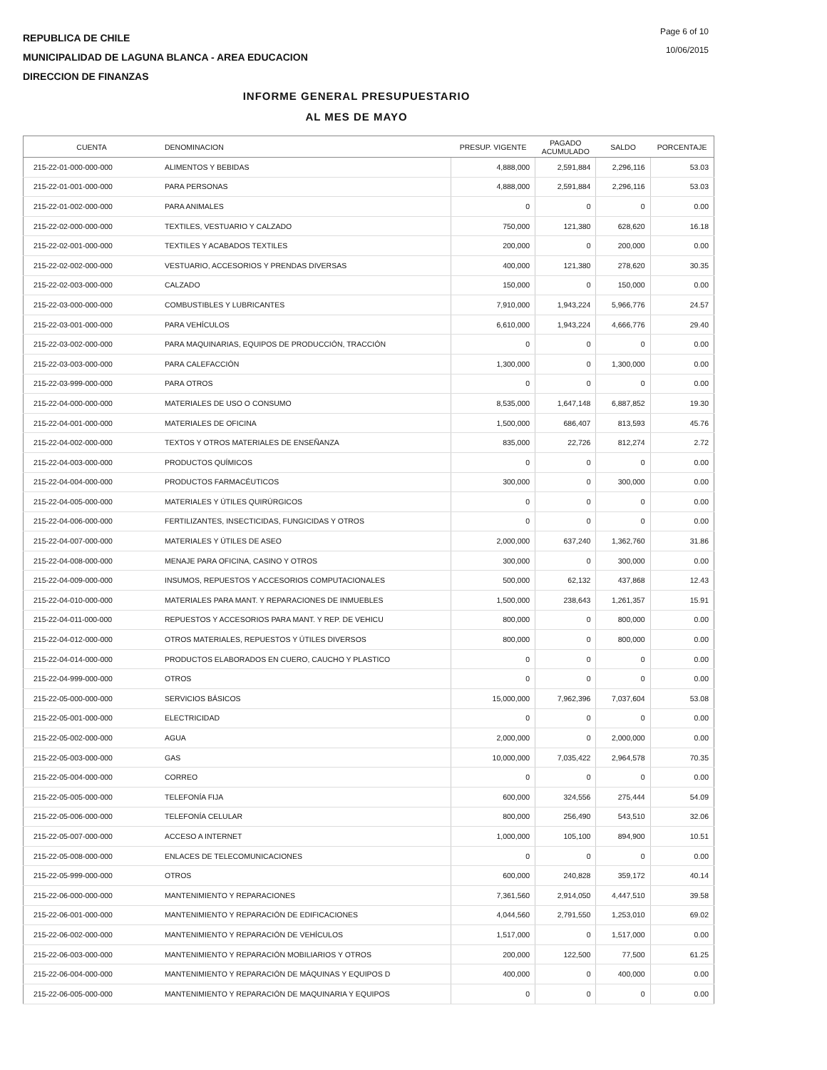REPUBLICA DE CHILE
MUNICIPALIDAD DE LAGUNA BLANCA - AREA EDUCACION
DIRECCION DE FINANZAS
Page 6 of 10
10/06/2015
INFORME GENERAL PRESUPUESTARIO
AL MES DE MAYO
| CUENTA | DENOMINACION | PRESUP. VIGENTE | PAGADO ACUMULADO | SALDO | PORCENTAJE |
| --- | --- | --- | --- | --- | --- |
| 215-22-01-000-000-000 | ALIMENTOS Y BEBIDAS | 4,888,000 | 2,591,884 | 2,296,116 | 53.03 |
| 215-22-01-001-000-000 | PARA PERSONAS | 4,888,000 | 2,591,884 | 2,296,116 | 53.03 |
| 215-22-01-002-000-000 | PARA ANIMALES | 0 | 0 | 0 | 0.00 |
| 215-22-02-000-000-000 | TEXTILES, VESTUARIO Y CALZADO | 750,000 | 121,380 | 628,620 | 16.18 |
| 215-22-02-001-000-000 | TEXTILES Y ACABADOS TEXTILES | 200,000 | 0 | 200,000 | 0.00 |
| 215-22-02-002-000-000 | VESTUARIO, ACCESORIOS Y PRENDAS DIVERSAS | 400,000 | 121,380 | 278,620 | 30.35 |
| 215-22-02-003-000-000 | CALZADO | 150,000 | 0 | 150,000 | 0.00 |
| 215-22-03-000-000-000 | COMBUSTIBLES Y LUBRICANTES | 7,910,000 | 1,943,224 | 5,966,776 | 24.57 |
| 215-22-03-001-000-000 | PARA VEHÍCULOS | 6,610,000 | 1,943,224 | 4,666,776 | 29.40 |
| 215-22-03-002-000-000 | PARA MAQUINARIAS, EQUIPOS DE PRODUCCIÓN, TRACCIÓN | 0 | 0 | 0 | 0.00 |
| 215-22-03-003-000-000 | PARA CALEFACCIÓN | 1,300,000 | 0 | 1,300,000 | 0.00 |
| 215-22-03-999-000-000 | PARA OTROS | 0 | 0 | 0 | 0.00 |
| 215-22-04-000-000-000 | MATERIALES DE USO O CONSUMO | 8,535,000 | 1,647,148 | 6,887,852 | 19.30 |
| 215-22-04-001-000-000 | MATERIALES DE OFICINA | 1,500,000 | 686,407 | 813,593 | 45.76 |
| 215-22-04-002-000-000 | TEXTOS Y OTROS MATERIALES DE ENSEÑANZA | 835,000 | 22,726 | 812,274 | 2.72 |
| 215-22-04-003-000-000 | PRODUCTOS QUÍMICOS | 0 | 0 | 0 | 0.00 |
| 215-22-04-004-000-000 | PRODUCTOS FARMACÉUTICOS | 300,000 | 0 | 300,000 | 0.00 |
| 215-22-04-005-000-000 | MATERIALES Y ÚTILES QUIRÚRGICOS | 0 | 0 | 0 | 0.00 |
| 215-22-04-006-000-000 | FERTILIZANTES, INSECTICIDAS, FUNGICIDAS Y OTROS | 0 | 0 | 0 | 0.00 |
| 215-22-04-007-000-000 | MATERIALES Y ÚTILES DE ASEO | 2,000,000 | 637,240 | 1,362,760 | 31.86 |
| 215-22-04-008-000-000 | MENAJE PARA OFICINA, CASINO Y OTROS | 300,000 | 0 | 300,000 | 0.00 |
| 215-22-04-009-000-000 | INSUMOS, REPUESTOS Y ACCESORIOS COMPUTACIONALES | 500,000 | 62,132 | 437,868 | 12.43 |
| 215-22-04-010-000-000 | MATERIALES PARA MANT. Y REPARACIONES DE INMUEBLES | 1,500,000 | 238,643 | 1,261,357 | 15.91 |
| 215-22-04-011-000-000 | REPUESTOS Y ACCESORIOS PARA MANT. Y REP. DE VEHICU | 800,000 | 0 | 800,000 | 0.00 |
| 215-22-04-012-000-000 | OTROS MATERIALES, REPUESTOS Y ÚTILES DIVERSOS | 800,000 | 0 | 800,000 | 0.00 |
| 215-22-04-014-000-000 | PRODUCTOS ELABORADOS EN CUERO, CAUCHO Y PLASTICO | 0 | 0 | 0 | 0.00 |
| 215-22-04-999-000-000 | OTROS | 0 | 0 | 0 | 0.00 |
| 215-22-05-000-000-000 | SERVICIOS BÁSICOS | 15,000,000 | 7,962,396 | 7,037,604 | 53.08 |
| 215-22-05-001-000-000 | ELECTRICIDAD | 0 | 0 | 0 | 0.00 |
| 215-22-05-002-000-000 | AGUA | 2,000,000 | 0 | 2,000,000 | 0.00 |
| 215-22-05-003-000-000 | GAS | 10,000,000 | 7,035,422 | 2,964,578 | 70.35 |
| 215-22-05-004-000-000 | CORREO | 0 | 0 | 0 | 0.00 |
| 215-22-05-005-000-000 | TELEFONÍA FIJA | 600,000 | 324,556 | 275,444 | 54.09 |
| 215-22-05-006-000-000 | TELEFONÍA CELULAR | 800,000 | 256,490 | 543,510 | 32.06 |
| 215-22-05-007-000-000 | ACCESO A INTERNET | 1,000,000 | 105,100 | 894,900 | 10.51 |
| 215-22-05-008-000-000 | ENLACES DE TELECOMUNICACIONES | 0 | 0 | 0 | 0.00 |
| 215-22-05-999-000-000 | OTROS | 600,000 | 240,828 | 359,172 | 40.14 |
| 215-22-06-000-000-000 | MANTENIMIENTO Y REPARACIONES | 7,361,560 | 2,914,050 | 4,447,510 | 39.58 |
| 215-22-06-001-000-000 | MANTENIMIENTO Y REPARACIÓN DE EDIFICACIONES | 4,044,560 | 2,791,550 | 1,253,010 | 69.02 |
| 215-22-06-002-000-000 | MANTENIMIENTO Y REPARACIÓN DE VEHÍCULOS | 1,517,000 | 0 | 1,517,000 | 0.00 |
| 215-22-06-003-000-000 | MANTENIMIENTO Y REPARACIÓN MOBILIARIOS Y OTROS | 200,000 | 122,500 | 77,500 | 61.25 |
| 215-22-06-004-000-000 | MANTENIMIENTO Y REPARACIÓN DE MÁQUINAS Y EQUIPOS D | 400,000 | 0 | 400,000 | 0.00 |
| 215-22-06-005-000-000 | MANTENIMIENTO Y REPARACIÓN DE MAQUINARIA Y EQUIPOS | 0 | 0 | 0 | 0.00 |